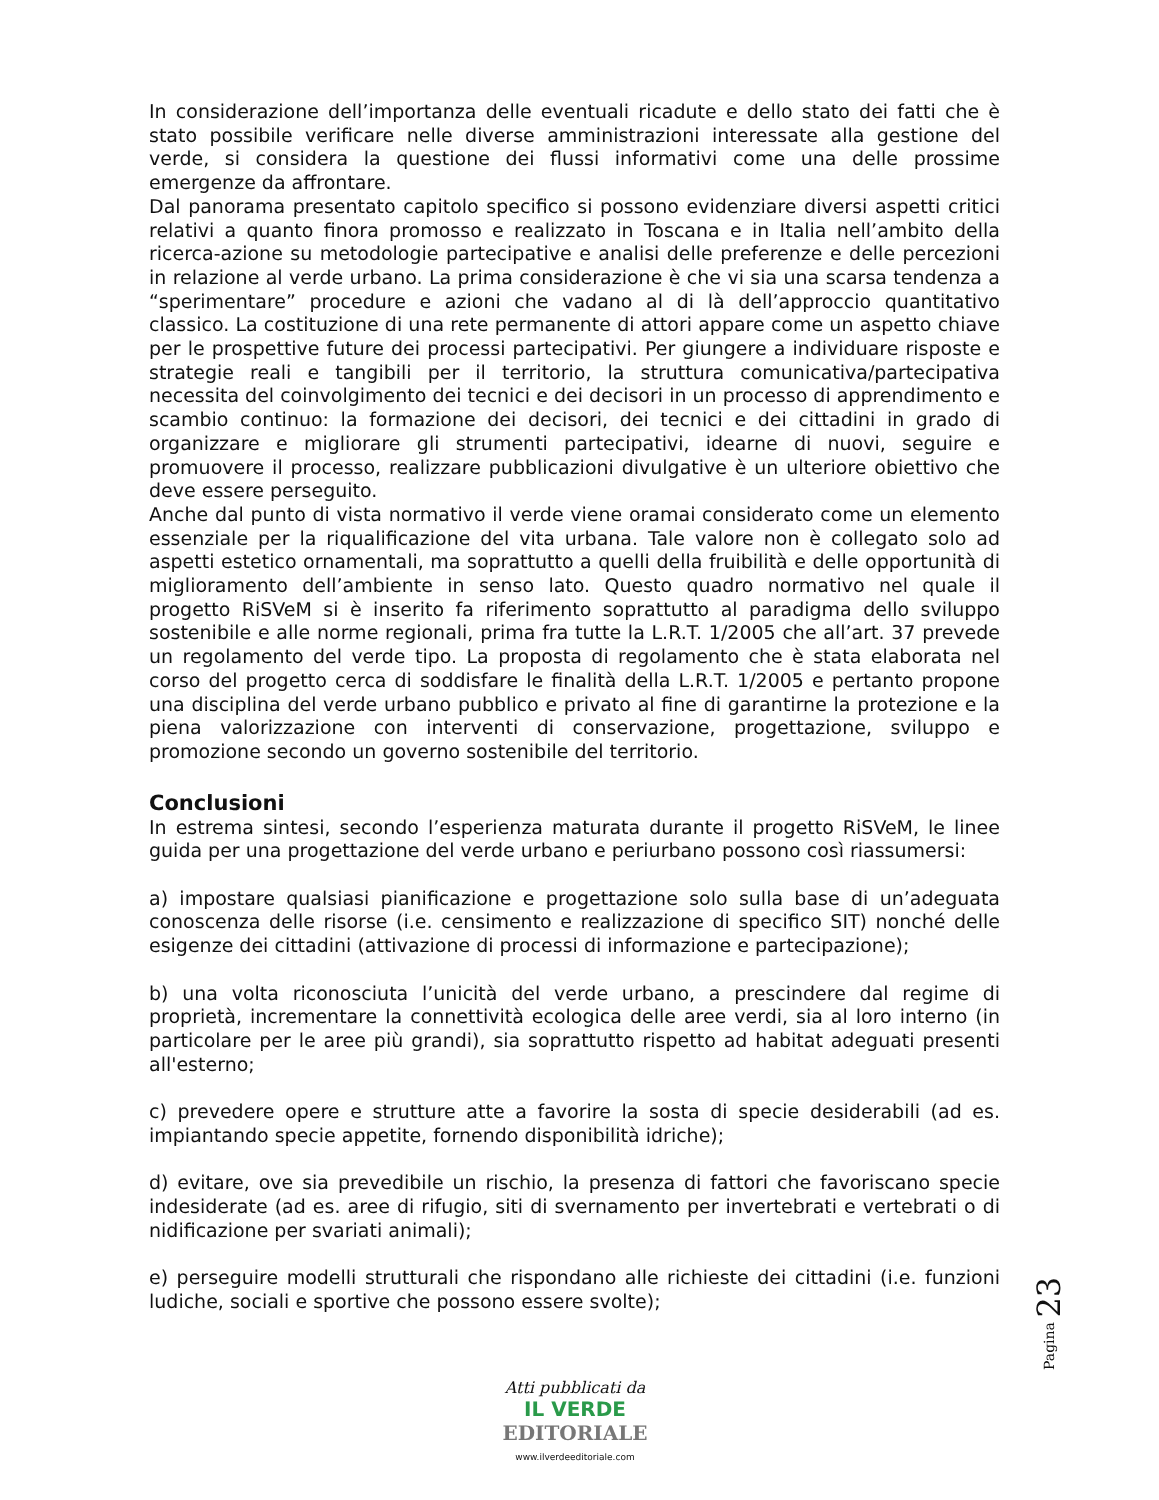In considerazione dell’importanza delle eventuali ricadute e dello stato dei fatti che è stato possibile verificare nelle diverse amministrazioni interessate alla gestione del verde, si considera la questione dei flussi informativi come una delle prossime emergenze da affrontare.
Dal panorama presentato capitolo specifico si possono evidenziare diversi aspetti critici relativi a quanto finora promosso e realizzato in Toscana e in Italia nell’ambito della ricerca-azione su metodologie partecipative e analisi delle preferenze e delle percezioni in relazione al verde urbano. La prima considerazione è che vi sia una scarsa tendenza a “sperimentare” procedure e azioni che vadano al di là dell’approccio quantitativo classico. La costituzione di una rete permanente di attori appare come un aspetto chiave per le prospettive future dei processi partecipativi. Per giungere a individuare risposte e strategie reali e tangibili per il territorio, la struttura comunicativa/partecipativa necessita del coinvolgimento dei tecnici e dei decisori in un processo di apprendimento e scambio continuo: la formazione dei decisori, dei tecnici e dei cittadini in grado di organizzare e migliorare gli strumenti partecipativi, idearne di nuovi, seguire e promuovere il processo, realizzare pubblicazioni divulgative è un ulteriore obiettivo che deve essere perseguito.
Anche dal punto di vista normativo il verde viene oramai considerato come un elemento essenziale per la riqualificazione del vita urbana. Tale valore non è collegato solo ad aspetti estetico ornamentali, ma soprattutto a quelli della fruibilità e delle opportunità di miglioramento dell’ambiente in senso lato. Questo quadro normativo nel quale il progetto RiSVeM si è inserito fa riferimento soprattutto al paradigma dello sviluppo sostenibile e alle norme regionali, prima fra tutte la L.R.T. 1/2005 che all’art. 37 prevede un regolamento del verde tipo. La proposta di regolamento che è stata elaborata nel corso del progetto cerca di soddisfare le finalità della L.R.T. 1/2005 e pertanto propone una disciplina del verde urbano pubblico e privato al fine di garantirne la protezione e la piena valorizzazione con interventi di conservazione, progettazione, sviluppo e promozione secondo un governo sostenibile del territorio.
Conclusioni
In estrema sintesi, secondo l’esperienza maturata durante il progetto RiSVeM, le linee guida per una progettazione del verde urbano e periurbano possono così riassumersi:
a) impostare qualsiasi pianificazione e progettazione solo sulla base di un’adeguata conoscenza delle risorse (i.e. censimento e realizzazione di specifico SIT) nonché delle esigenze dei cittadini (attivazione di processi di informazione e partecipazione);
b) una volta riconosciuta l’unicità del verde urbano, a prescindere dal regime di proprietà, incrementare la connettività ecologica delle aree verdi, sia al loro interno (in particolare per le aree più grandi), sia soprattutto rispetto ad habitat adeguati presenti all'esterno;
c) prevedere opere e strutture atte a favorire la sosta di specie desiderabili (ad es. impiantando specie appetite, fornendo disponibilità idriche);
d) evitare, ove sia prevedibile un rischio, la presenza di fattori che favoriscano specie indesiderate (ad es. aree di rifugio, siti di svernamento per invertebrati e vertebrati o di nidificazione per svariati animali);
e) perseguire modelli strutturali che rispondano alle richieste dei cittadini (i.e. funzioni ludiche, sociali e sportive che possono essere svolte);
Pagina 23
Atti pubblicati da
IL VERDE
EDITORIALE
www.ilverdeeditoriale.com